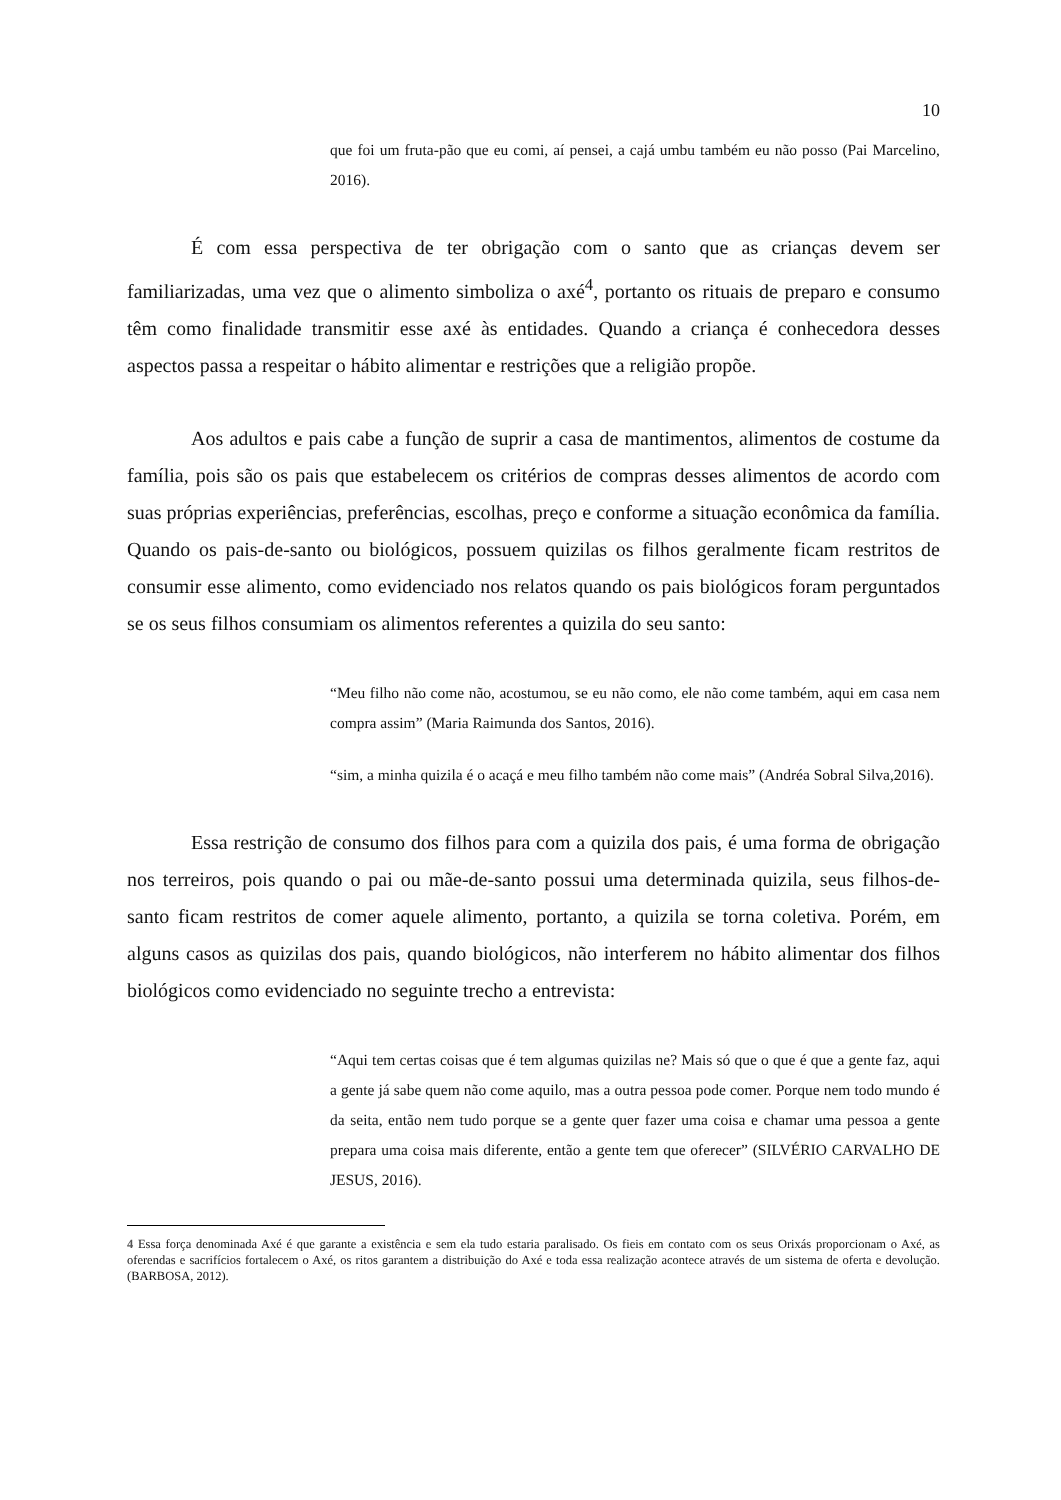10
que foi um fruta-pão que eu comi, aí pensei, a cajá umbu também eu não posso (Pai Marcelino, 2016).
É com essa perspectiva de ter obrigação com o santo que as crianças devem ser familiarizadas, uma vez que o alimento simboliza o axé<sup>4</sup>, portanto os rituais de preparo e consumo têm como finalidade transmitir esse axé às entidades. Quando a criança é conhecedora desses aspectos passa a respeitar o hábito alimentar e restrições que a religião propõe.
Aos adultos e pais cabe a função de suprir a casa de mantimentos, alimentos de costume da família, pois são os pais que estabelecem os critérios de compras desses alimentos de acordo com suas próprias experiências, preferências, escolhas, preço e conforme a situação econômica da família. Quando os pais-de-santo ou biológicos, possuem quizilas os filhos geralmente ficam restritos de consumir esse alimento, como evidenciado nos relatos quando os pais biológicos foram perguntados se os seus filhos consumiam os alimentos referentes a quizila do seu santo:
“Meu filho não come não, acostumou, se eu não como, ele não come também, aqui em casa nem compra assim” (Maria Raimunda dos Santos, 2016).
“sim, a minha quizila é o acaçá e meu filho também não come mais” (Andréa Sobral Silva,2016).
Essa restrição de consumo dos filhos para com a quizila dos pais, é uma forma de obrigação nos terreiros, pois quando o pai ou mãe-de-santo possui uma determinada quizila, seus filhos-de-santo ficam restritos de comer aquele alimento, portanto, a quizila se torna coletiva. Porém, em alguns casos as quizilas dos pais, quando biológicos, não interferem no hábito alimentar dos filhos biológicos como evidenciado no seguinte trecho a entrevista:
“Aqui tem certas coisas que é tem algumas quizilas ne? Mais só que o que é que a gente faz, aqui a gente já sabe quem não come aquilo, mas a outra pessoa pode comer. Porque nem todo mundo é da seita, então nem tudo porque se a gente quer fazer uma coisa e chamar uma pessoa a gente prepara uma coisa mais diferente, então a gente tem que oferecer” (SILVÉRIO CARVALHO DE JESUS, 2016).
4 Essa força denominada Axé é que garante a existência e sem ela tudo estaria paralisado. Os fieis em contato com os seus Orixás proporcionam o Axé, as oferendas e sacrifícios fortalecem o Axé, os ritos garantem a distribuição do Axé e toda essa realização acontece através de um sistema de oferta e devolução. (BARBOSA, 2012).